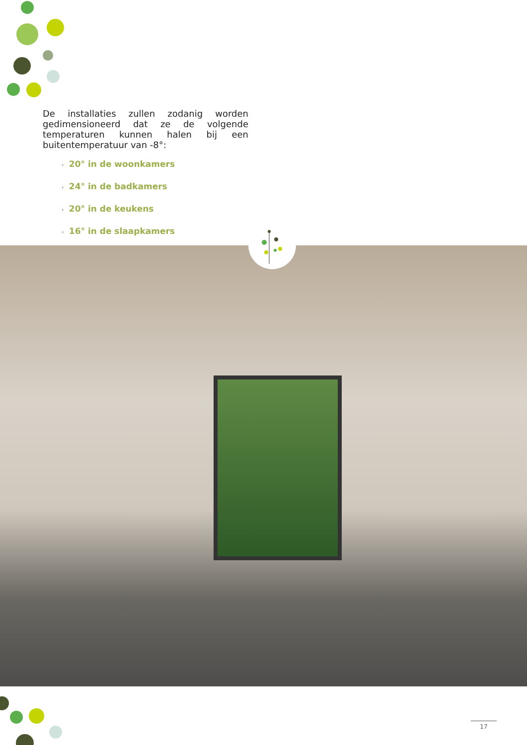De installaties zullen zodanig worden gedimensioneerd dat ze de volgende temperaturen kunnen halen bij een buitentemperatuur van -8°:
› 20° in de woonkamers
› 24° in de badkamers
› 20° in de keukens
› 16° in de slaapkamers
17